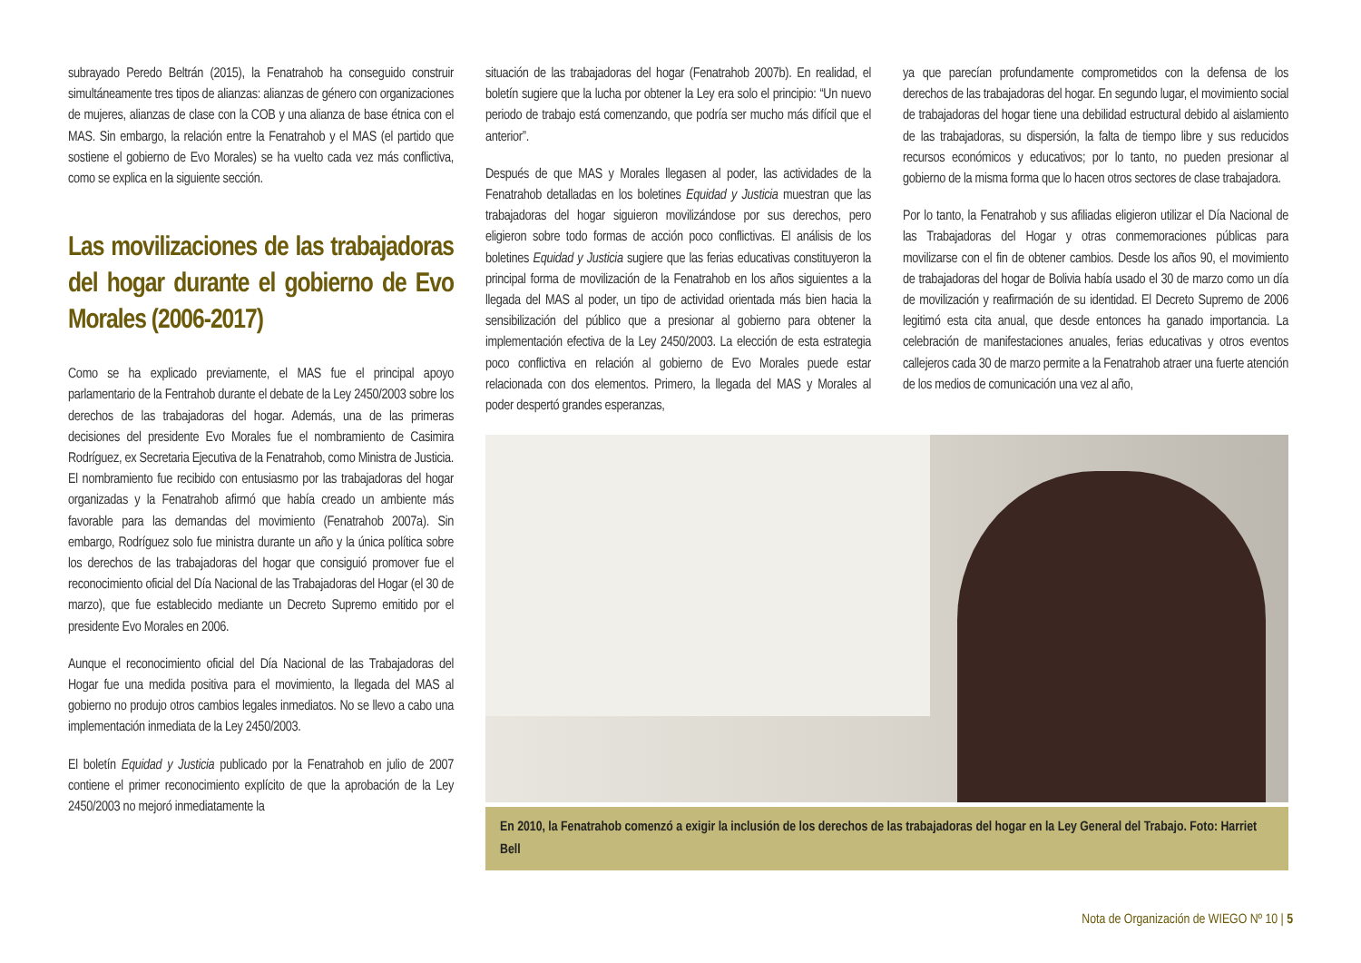subrayado Peredo Beltrán (2015), la Fenatrahob ha conseguido construir simultáneamente tres tipos de alianzas: alianzas de género con organizaciones de mujeres, alianzas de clase con la COB y una alianza de base étnica con el MAS. Sin embargo, la relación entre la Fenatrahob y el MAS (el partido que sostiene el gobierno de Evo Morales) se ha vuelto cada vez más conflictiva, como se explica en la siguiente sección.
Las movilizaciones de las trabajadoras del hogar durante el gobierno de Evo Morales (2006-2017)
Como se ha explicado previamente, el MAS fue el principal apoyo parlamentario de la Fentrahob durante el debate de la Ley 2450/2003 sobre los derechos de las trabajadoras del hogar. Además, una de las primeras decisiones del presidente Evo Morales fue el nombramiento de Casimira Rodríguez, ex Secretaria Ejecutiva de la Fenatrahob, como Ministra de Justicia. El nombramiento fue recibido con entusiasmo por las trabajadoras del hogar organizadas y la Fenatrahob afirmó que había creado un ambiente más favorable para las demandas del movimiento (Fenatrahob 2007a). Sin embargo, Rodríguez solo fue ministra durante un año y la única política sobre los derechos de las trabajadoras del hogar que consiguió promover fue el reconocimiento oficial del Día Nacional de las Trabajadoras del Hogar (el 30 de marzo), que fue establecido mediante un Decreto Supremo emitido por el presidente Evo Morales en 2006.
Aunque el reconocimiento oficial del Día Nacional de las Trabajadoras del Hogar fue una medida positiva para el movimiento, la llegada del MAS al gobierno no produjo otros cambios legales inmediatos. No se llevo a cabo una implementación inmediata de la Ley 2450/2003.
El boletín Equidad y Justicia publicado por la Fenatrahob en julio de 2007 contiene el primer reconocimiento explícito de que la aprobación de la Ley 2450/2003 no mejoró inmediatamente la
situación de las trabajadoras del hogar (Fenatrahob 2007b). En realidad, el boletín sugiere que la lucha por obtener la Ley era solo el principio: “Un nuevo periodo de trabajo está comenzando, que podría ser mucho más difícil que el anterior”.
Después de que MAS y Morales llegasen al poder, las actividades de la Fenatrahob detalladas en los boletines Equidad y Justicia muestran que las trabajadoras del hogar siguieron movilizándose por sus derechos, pero eligieron sobre todo formas de acción poco conflictivas. El análisis de los boletines Equidad y Justicia sugiere que las ferias educativas constituyeron la principal forma de movilización de la Fenatrahob en los años siguientes a la llegada del MAS al poder, un tipo de actividad orientada más bien hacia la sensibilización del público que a presionar al gobierno para obtener la implementación efectiva de la Ley 2450/2003. La elección de esta estrategia poco conflictiva en relación al gobierno de Evo Morales puede estar relacionada con dos elementos. Primero, la llegada del MAS y Morales al poder despertó grandes esperanzas,
ya que parecían profundamente comprometidos con la defensa de los derechos de las trabajadoras del hogar. En segundo lugar, el movimiento social de trabajadoras del hogar tiene una debilidad estructural debido al aislamiento de las trabajadoras, su dispersión, la falta de tiempo libre y sus reducidos recursos económicos y educativos; por lo tanto, no pueden presionar al gobierno de la misma forma que lo hacen otros sectores de clase trabajadora.
Por lo tanto, la Fenatrahob y sus afiliadas eligieron utilizar el Día Nacional de las Trabajadoras del Hogar y otras conmemoraciones públicas para movilizarse con el fin de obtener cambios. Desde los años 90, el movimiento de trabajadoras del hogar de Bolivia había usado el 30 de marzo como un día de movilización y reafirmación de su identidad. El Decreto Supremo de 2006 legitimó esta cita anual, que desde entonces ha ganado importancia. La celebración de manifestaciones anuales, ferias educativas y otros eventos callejeros cada 30 de marzo permite a la Fenatrahob atraer una fuerte atención de los medios de comunicación una vez al año,
En 2010, la Fenatrahob comenzó a exigir la inclusión de los derechos de las trabajadoras del hogar en la Ley General del Trabajo. Foto: Harriet Bell
Nota de Organización de WIEGO Nº 10 | 5